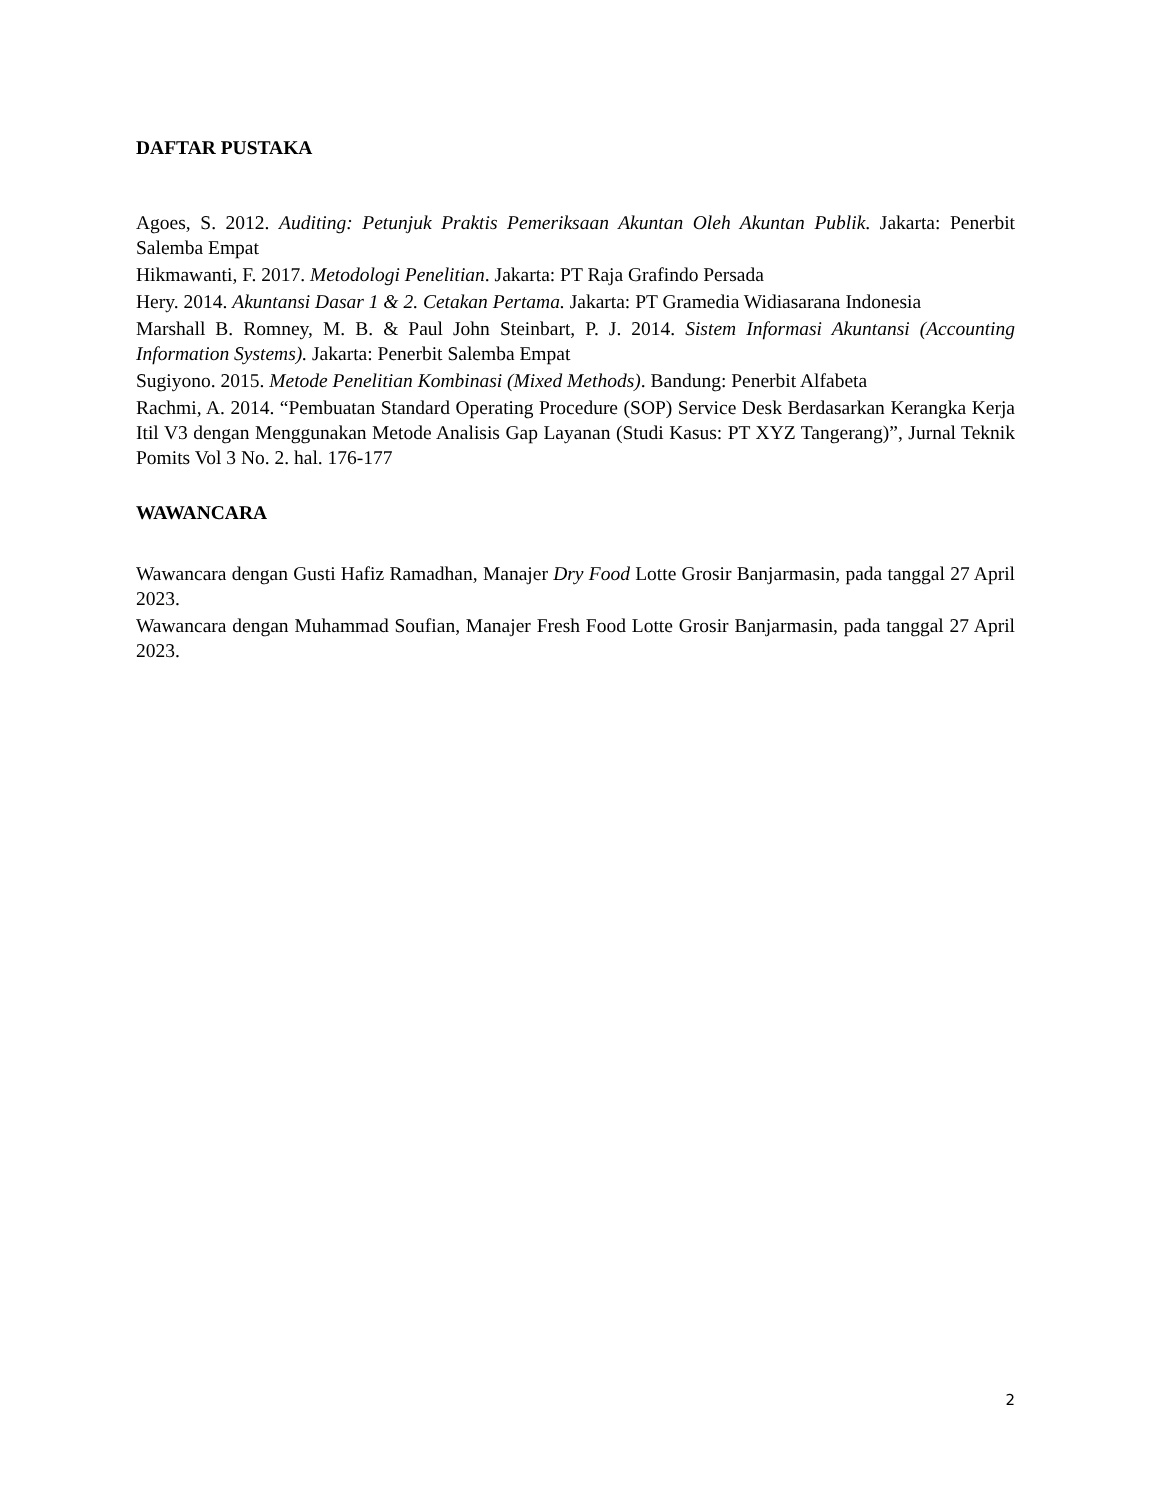DAFTAR PUSTAKA
Agoes, S. 2012. Auditing: Petunjuk Praktis Pemeriksaan Akuntan Oleh Akuntan Publik. Jakarta: Penerbit Salemba Empat
Hikmawanti, F. 2017. Metodologi Penelitian. Jakarta: PT Raja Grafindo Persada
Hery. 2014. Akuntansi Dasar 1 & 2. Cetakan Pertama. Jakarta: PT Gramedia Widiasarana Indonesia
Marshall B. Romney, M. B. & Paul John Steinbart, P. J. 2014. Sistem Informasi Akuntansi (Accounting Information Systems). Jakarta: Penerbit Salemba Empat
Sugiyono. 2015. Metode Penelitian Kombinasi (Mixed Methods). Bandung: Penerbit Alfabeta
Rachmi, A. 2014. “Pembuatan Standard Operating Procedure (SOP) Service Desk Berdasarkan Kerangka Kerja Itil V3 dengan Menggunakan Metode Analisis Gap Layanan (Studi Kasus: PT XYZ Tangerang)”, Jurnal Teknik Pomits Vol 3 No. 2. hal. 176-177
WAWANCARA
Wawancara dengan Gusti Hafiz Ramadhan, Manajer Dry Food Lotte Grosir Banjarmasin, pada tanggal 27 April 2023.
Wawancara dengan Muhammad Soufian, Manajer Fresh Food Lotte Grosir Banjarmasin, pada tanggal 27 April 2023.
2